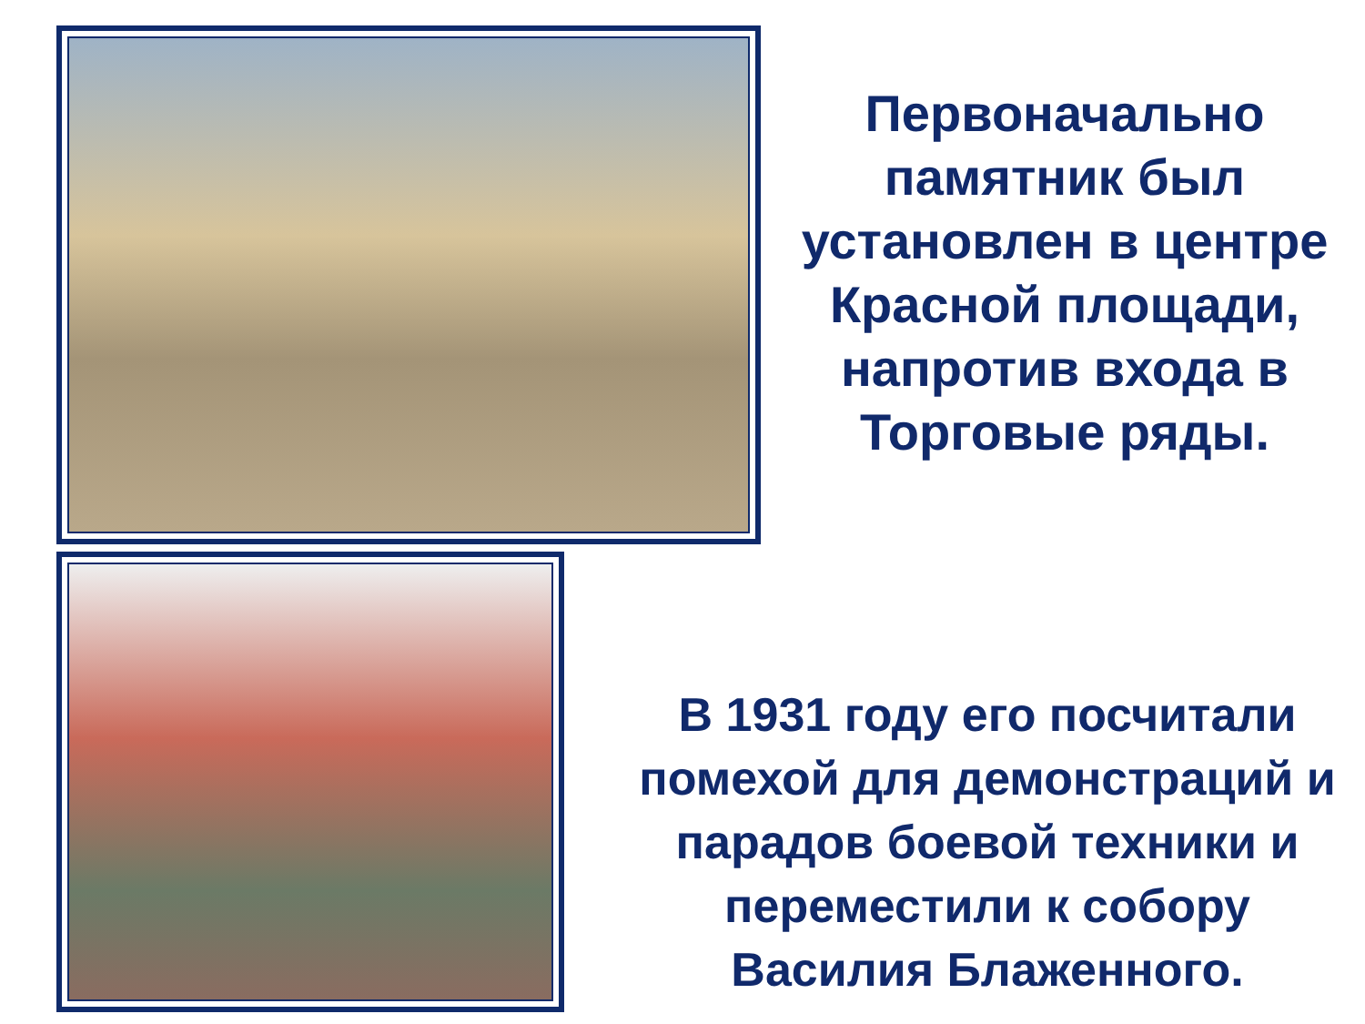Первоначально памятник был установлен в центре Красной площади, напротив входа в Торговые ряды.
В 1931 году его посчитали помехой для демонстраций и парадов боевой техники и переместили к собору Василия Блаженного.